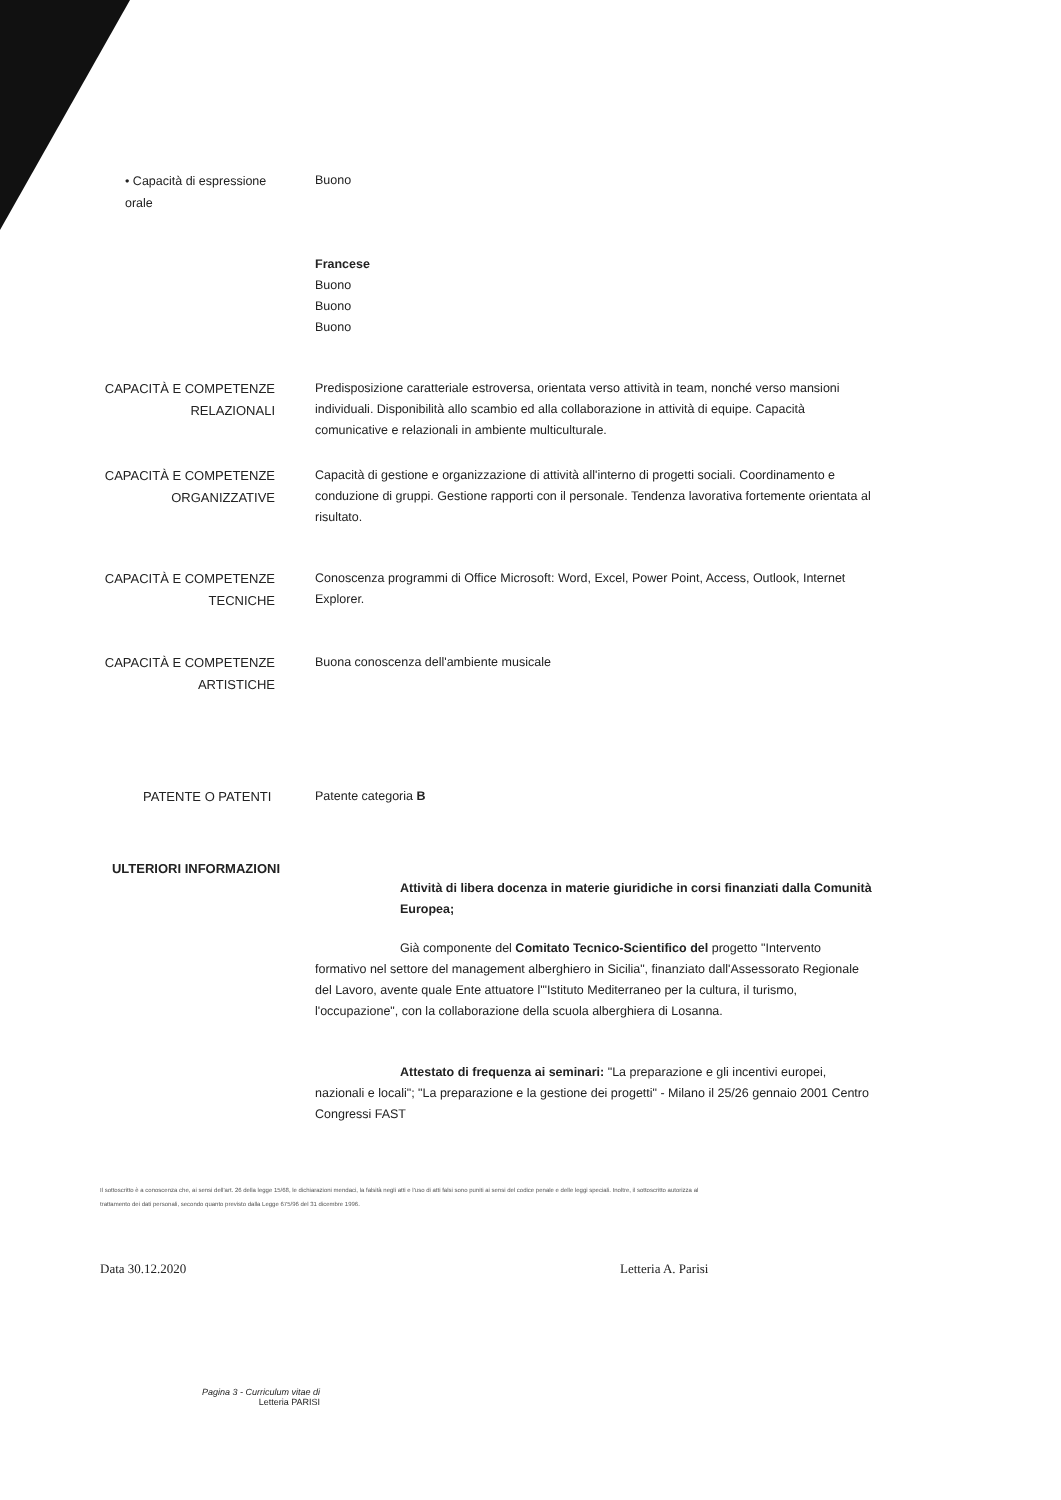• Capacità di espressione orale
Buono
Francese
Buono
Buono
Buono
CAPACITÀ E COMPETENZE
RELAZIONALI
Predisposizione caratteriale estroversa, orientata verso attività in team, nonché verso mansioni individuali. Disponibilità allo scambio ed alla collaborazione in attività di equipe. Capacità comunicative e relazionali in ambiente multiculturale.
CAPACITÀ E COMPETENZE
ORGANIZZATIVE
Capacità di gestione e organizzazione di attività all'interno di progetti sociali. Coordinamento e conduzione di gruppi. Gestione rapporti con il personale. Tendenza lavorativa fortemente orientata al risultato.
CAPACITÀ E COMPETENZE
TECNICHE
Conoscenza programmi di Office Microsoft: Word, Excel, Power Point, Access, Outlook, Internet Explorer.
CAPACITÀ E COMPETENZE
ARTISTICHE
Buona conoscenza dell'ambiente musicale
PATENTE O PATENTI
Patente categoria B
ULTERIORI INFORMAZIONI
Attività di libera docenza in materie giuridiche in corsi finanziati dalla Comunità Europea;
Già componente del Comitato Tecnico-Scientifico del progetto "Intervento formativo nel settore del management alberghiero in Sicilia", finanziato dall'Assessorato Regionale del Lavoro, avente quale Ente attuatore l'"Istituto Mediterraneo per la cultura, il turismo, l'occupazione", con la collaborazione della scuola alberghiera di Losanna.
Attestato di frequenza ai seminari: "La preparazione e gli incentivi europei, nazionali e locali"; "La preparazione e la gestione dei progetti" - Milano il 25/26 gennaio 2001 Centro Congressi FAST
Il sottoscritto è a conoscenza che, ai sensi dell'art. 26 della legge 15/68, le dichiarazioni mendaci, la falsità negli atti e l'uso di atti falsi sono puniti ai sensi del codice penale e delle leggi speciali. Inoltre, il sottoscritto autorizza al trattamento dei dati personali, secondo quanto previsto dalla Legge 675/96 del 31 dicembre 1996.
Data 30.12.2020 Letteria A. Parisi
Pagina 3 - Curriculum vitae di
Letteria PARISI